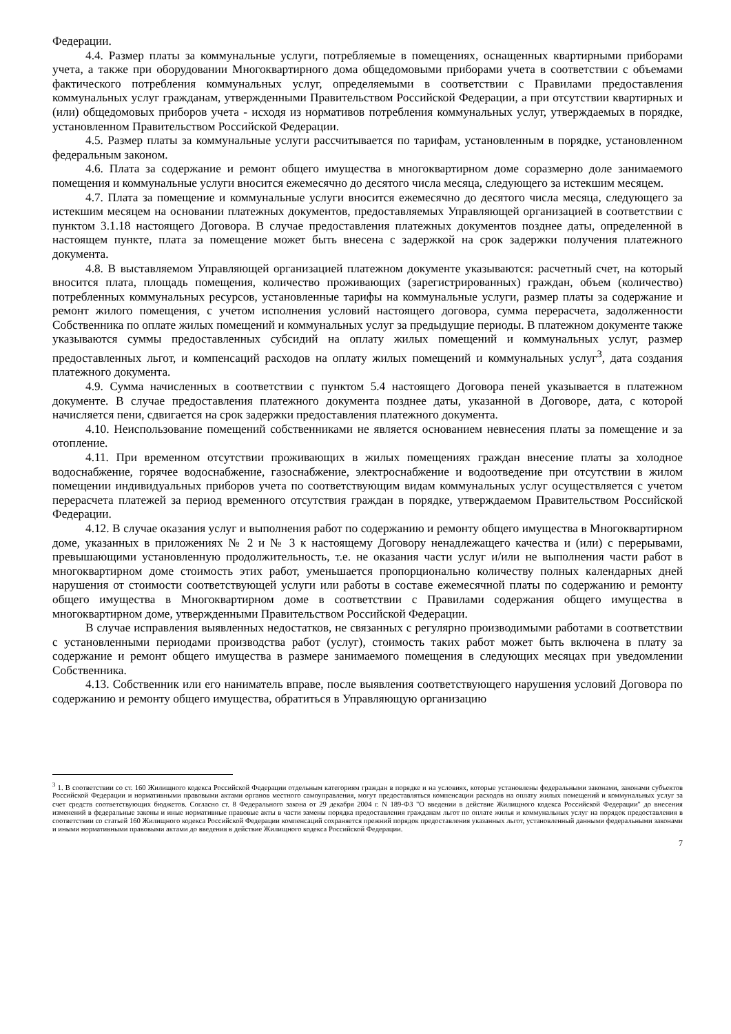Федерации.
4.4. Размер платы за коммунальные услуги, потребляемые в помещениях, оснащенных квартирными приборами учета, а также при оборудовании Многоквартирного дома общедомовыми приборами учета в соответствии с объемами фактического потребления коммунальных услуг, определяемыми в соответствии с Правилами предоставления коммунальных услуг гражданам, утвержденными Правительством Российской Федерации, а при отсутствии квартирных и (или) общедомовых приборов учета - исходя из нормативов потребления коммунальных услуг, утверждаемых в порядке, установленном Правительством Российской Федерации.
4.5. Размер платы за коммунальные услуги рассчитывается по тарифам, установленным в порядке, установленном федеральным законом.
4.6. Плата за содержание и ремонт общего имущества в многоквартирном доме соразмерно доле занимаемого помещения и коммунальные услуги вносится ежемесячно до десятого числа месяца, следующего за истекшим месяцем.
4.7. Плата за помещение и коммунальные услуги вносится ежемесячно до десятого числа месяца, следующего за истекшим месяцем на основании платежных документов, предоставляемых Управляющей организацией в соответствии с пунктом 3.1.18 настоящего Договора. В случае предоставления платежных документов позднее даты, определенной в настоящем пункте, плата за помещение может быть внесена с задержкой на срок задержки получения платежного документа.
4.8. В выставляемом Управляющей организацией платежном документе указываются: расчетный счет, на который вносится плата, площадь помещения, количество проживающих (зарегистрированных) граждан, объем (количество) потребленных коммунальных ресурсов, установленные тарифы на коммунальные услуги, размер платы за содержание и ремонт жилого помещения, с учетом исполнения условий настоящего договора, сумма перерасчета, задолженности Собственника по оплате жилых помещений и коммунальных услуг за предыдущие периоды. В платежном документе также указываются суммы предоставленных субсидий на оплату жилых помещений и коммунальных услуг, размер предоставленных льгот, и компенсаций расходов на оплату жилых помещений и коммунальных услуг<sup>3</sup>, дата создания платежного документа.
4.9. Сумма начисленных в соответствии с пунктом 5.4 настоящего Договора пеней указывается в платежном документе. В случае предоставления платежного документа позднее даты, указанной в Договоре, дата, с которой начисляется пени, сдвигается на срок задержки предоставления платежного документа.
4.10. Неиспользование помещений собственниками не является основанием невнесения платы за помещение и за отопление.
4.11. При временном отсутствии проживающих в жилых помещениях граждан внесение платы за холодное водоснабжение, горячее водоснабжение, газоснабжение, электроснабжение и водоотведение при отсутствии в жилом помещении индивидуальных приборов учета по соответствующим видам коммунальных услуг осуществляется с учетом перерасчета платежей за период временного отсутствия граждан в порядке, утверждаемом Правительством Российской Федерации.
4.12. В случае оказания услуг и выполнения работ по содержанию и ремонту общего имущества в Многоквартирном доме, указанных в приложениях № 2 и № 3 к настоящему Договору ненадлежащего качества и (или) с перерывами, превышающими установленную продолжительность, т.е. не оказания части услуг и/или не выполнения части работ в многоквартирном доме стоимость этих работ, уменьшается пропорционально количеству полных календарных дней нарушения от стоимости соответствующей услуги или работы в составе ежемесячной платы по содержанию и ремонту общего имущества в Многоквартирном доме в соответствии с Правилами содержания общего имущества в многоквартирном доме, утвержденными Правительством Российской Федерации.
В случае исправления выявленных недостатков, не связанных с регулярно производимыми работами в соответствии с установленными периодами производства работ (услуг), стоимость таких работ может быть включена в плату за содержание и ремонт общего имущества в размере занимаемого помещения в следующих месяцах при уведомлении Собственника.
4.13. Собственник или его наниматель вправе, после выявления соответствующего нарушения условий Договора по содержанию и ремонту общего имущества, обратиться в Управляющую организацию
<sup>3</sup> 1. В соответствии со ст. 160 Жилищного кодекса Российской Федерации отдельным категориям граждан в порядке и на условиях, которые установлены федеральными законами, законами субъектов Российской Федерации и нормативными правовыми актами органов местного самоуправления, могут предоставляться компенсации расходов на оплату жилых помещений и коммунальных услуг за счет средств соответствующих бюджетов. Согласно ст. 8 Федерального закона от 29 декабря 2004 г. N 189-ФЗ "О введении в действие Жилищного кодекса Российской Федерации" до внесения изменений в федеральные законы и иные нормативные правовые акты в части замены порядка предоставления гражданам льгот по оплате жилья и коммунальных услуг на порядок предоставления в соответствии со статьей 160 Жилищного кодекса Российской Федерации компенсаций сохраняется прежний порядок предоставления указанных льгот, установленный данными федеральными законами и иными нормативными правовыми актами до введения в действие Жилищного кодекса Российской Федерации.
7